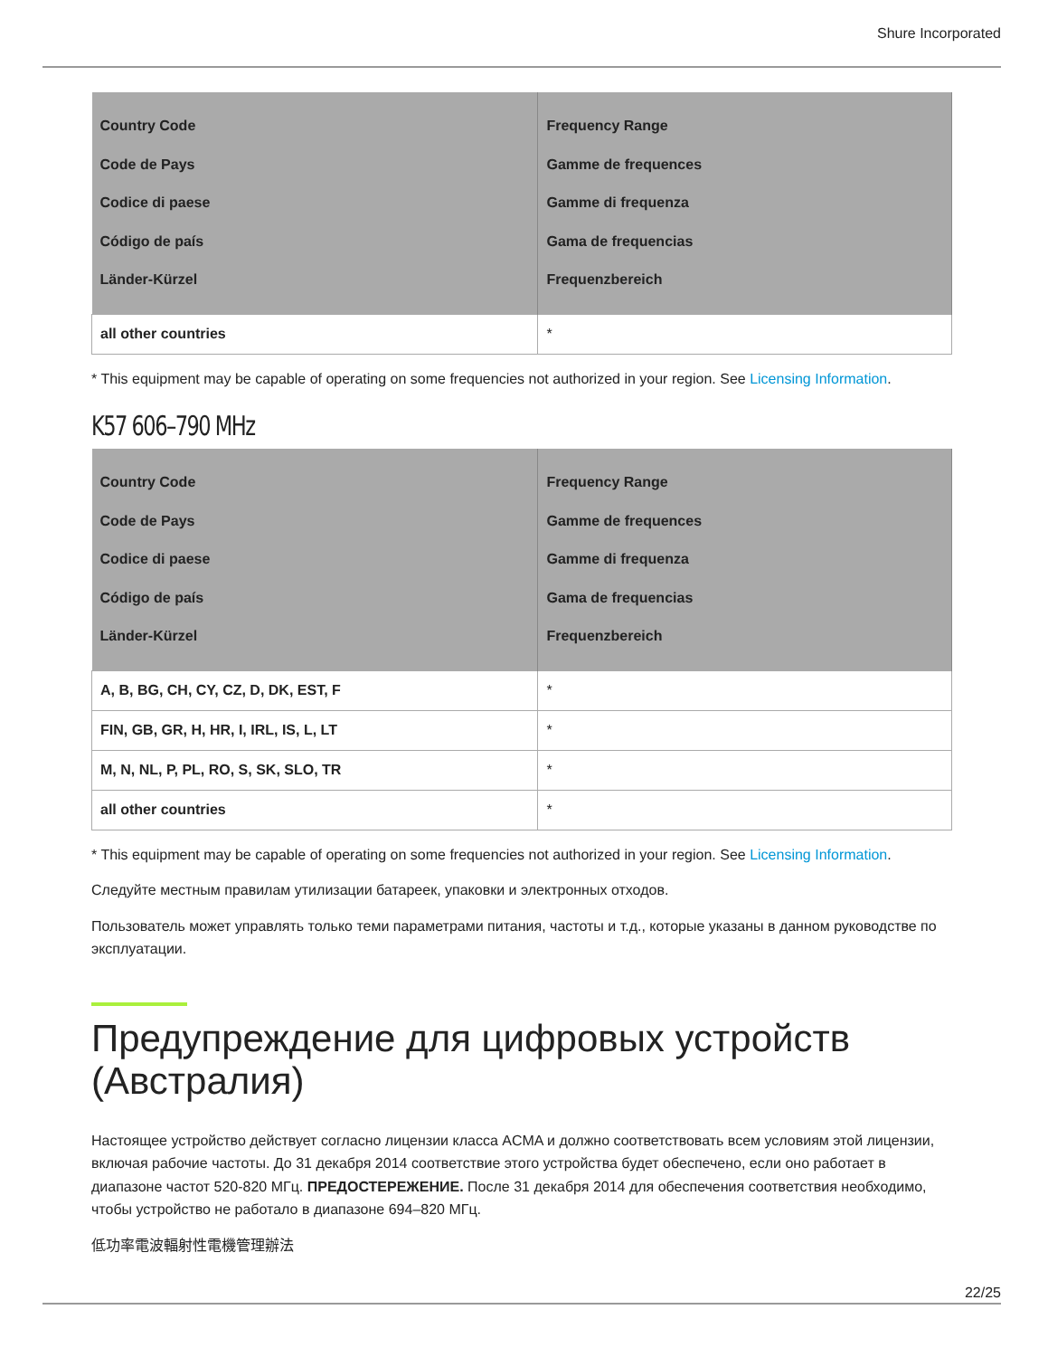Shure Incorporated
| Country Code Code de Pays Codice di paese Código de país Länder-Kürzel | Frequency Range Gamme de frequences Gamme di frequenza Gama de frequencias Frequenzbereich |
| --- | --- |
| all other countries | * |
* This equipment may be capable of operating on some frequencies not authorized in your region. See Licensing Information.
K57 606–790 MHz
| Country Code Code de Pays Codice di paese Código de país Länder-Kürzel | Frequency Range Gamme de frequences Gamme di frequenza Gama de frequencias Frequenzbereich |
| --- | --- |
| A, B, BG, CH, CY, CZ, D, DK, EST, F | * |
| FIN, GB, GR, H, HR, I, IRL, IS, L, LT | * |
| M, N, NL, P, PL, RO, S, SK, SLO, TR | * |
| all other countries | * |
* This equipment may be capable of operating on some frequencies not authorized in your region. See Licensing Information.
Следуйте местным правилам утилизации батареек, упаковки и электронных отходов.
Пользователь может управлять только теми параметрами питания, частоты и т.д., которые указаны в данном руководстве по эксплуатации.
Предупреждение для цифровых устройств (Австралия)
Настоящее устройство действует согласно лицензии класса ACMA и должно соответствовать всем условиям этой лицензии, включая рабочие частоты. До 31 декабря 2014 соответствие этого устройства будет обеспечено, если оно работает в диапазоне частот 520-820 МГц. ПРЕДОСТЕРЕЖЕНИЕ. После 31 декабря 2014 для обеспечения соответствия необходимо, чтобы устройство не работало в диапазоне 694–820 МГц.
低功率電波輻射性電機管理辦法
22/25